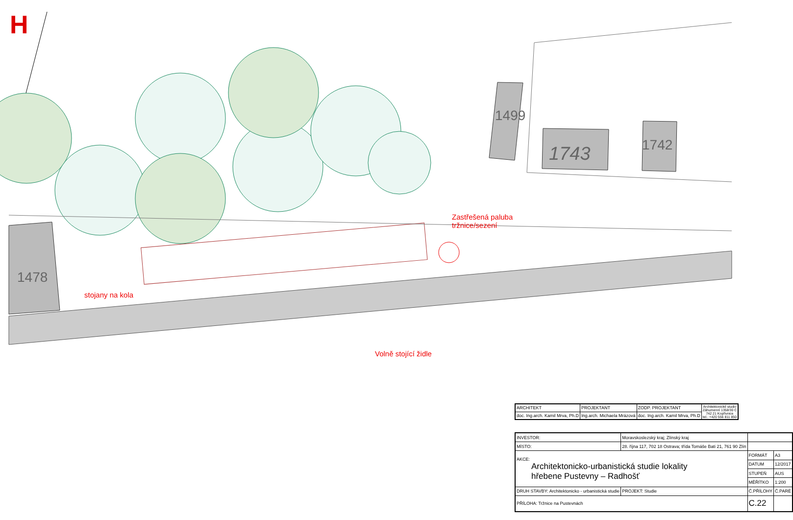H
Zastřešená paluba
tržnice/sezení
stojany na kola
Volně stojící židle
1499
1743 1742
1478
| ARCHITEKT | PROJEKTANT | ZODP. PROJEKTANT | Architektonické studio Záhumenní 1358/30 C 742 21 Kopřivnice tel.: +420 556 811 850 |
| doc. Ing.arch. Kamil Mrva, Ph.D | Ing.arch. Michaela Mrázová | doc. Ing.arch. Kamil Mrva, Ph.D | |
| INVESTOR: | Moravskoslezský kraj; Zlínský kraj | | | |
| MÍSTO: | 28. října 117, 702 18 Ostrava; třída Tomáše Bati 21, 761 90 Zlín | | | |
| AKCE: Architektonicko-urbanistická studie lokality hřebene Pustevny – Radhošť | | | FORMÁT | A3 |
| | | | DATUM | 12/2017 |
| | | | STUPEŇ | AUS |
| | | | MĚŘÍTKO | 1:200 |
| DRUH STAVBY: Architektonicko - urbanistická studie | | PROJEKT: Studie | Č.PŘÍLOHY | Č.PARÉ |
| PŘÍLOHA: Tržnice na Pustevnách | | | C.22 | |